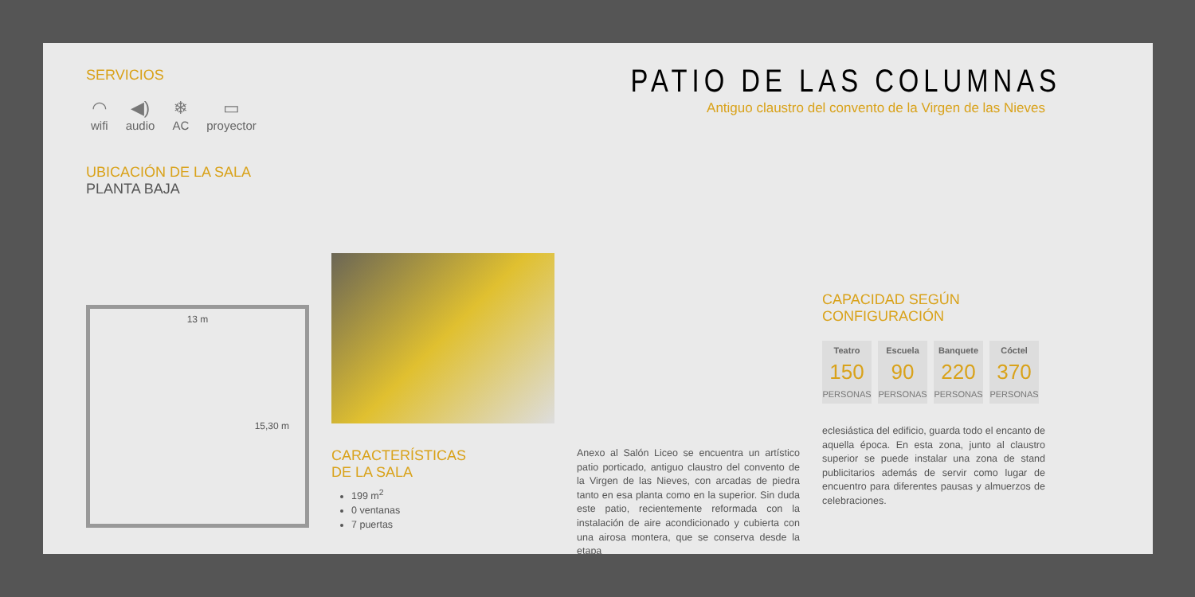SERVICIOS
◠
wifi
◀)
audio
❄
AC
▭
proyector
UBICACIÓN DE LA SALA
PLANTA BAJA
13 m
15,30 m
CARACTERÍSTICAS
DE LA SALA
199 m<sup>2</sup>
0 ventanas
7 puertas
Anexo al Salón Liceo se encuentra un artístico patio porticado, antiguo claustro del convento de la Virgen de las Nieves, con arcadas de piedra tanto en esa planta como en la superior. Sin duda este patio, recientemente reformada con la instalación de aire acondicionado y cubierta con una airosa montera, que se conserva desde la etapa
PATIO DE LAS COLUMNAS
Antiguo claustro del convento de la Virgen de las Nieves
CAPACIDAD SEGÚN CONFIGURACIÓN
| Teatro 150 PERSONAS | Escuela 90 PERSONAS | Banquete 220 PERSONAS | Cóctel 370 PERSONAS |
eclesiástica del edificio, guarda todo el encanto de aquella época. En esta zona, junto al claustro superior se puede instalar una zona de stand publicitarios además de servir como lugar de encuentro para diferentes pausas y almuerzos de celebraciones.